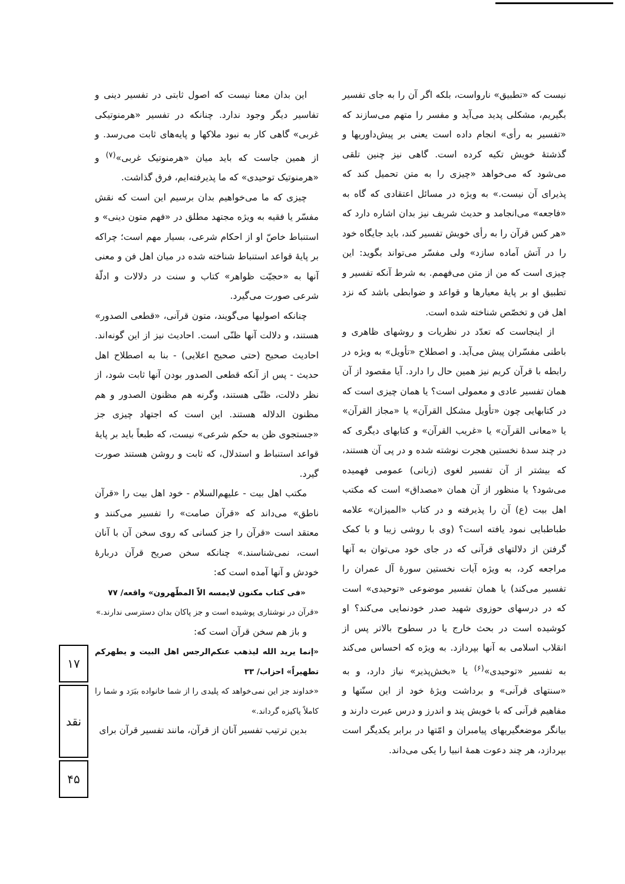نیست که «تطبیق» نارواست، بلکه اگر آن را به جای تفسیر بگیریم، مشکلی پدید می‌آید و مفسر را متهم می‌سازند که «تفسیر به رأی» انجام داده است یعنی بر پیش‌داوریها و گذشتهٔ خویش تکیه کرده است. گاهی نیز چنین تلقی می‌شود که می‌خواهد «چیزی را به متن تحمیل کند که پذیرای آن نیست.» به ویژه در مسائل اعتقادی که گاه به «فاجعه» می‌انجامد و حدیث شریف نیز بدان اشاره دارد که «هر کس قرآن را به رأی خویش تفسیر کند، باید جایگاه خود را در آتش آماده سازد» ولی مفسّر می‌تواند بگوید: این چیزی است که من از متن می‌فهمم. به شرط آنکه تفسیر و تطبیق او بر پایهٔ معیارها و قواعد و ضوابطی باشد که نزد اهل فن و تخصّص شناخته شده است.
از اینجاست که تعدّد در نظریات و روشهای ظاهری و باطنی مفسّران پیش می‌آید. و اصطلاح «تأویل» به ویژه در رابطه با قرآن کریم نیز همین حال را دارد. آیا مقصود از آن همان تفسیر عادی و معمولی است؟ یا همان چیزی است که در کتابهایی چون «تأویل مشکل القرآن» یا «مجاز القرآن» یا «معانی القرآن» یا «غریب القرآن» و کتابهای دیگری که در چند سدهٔ نخستین هجرت نوشته شده و در پی آن هستند، که بیشتر از آن تفسیر لغوی (زبانی) عمومی فهمیده می‌شود؟ یا منظور از آن همان «مصداق» است که مکتب اهل بیت (ع) آن را پذیرفته و در کتاب «المیزان» علامه طباطبایی نمود یافته است؟ (وی با روشی زیبا و با کمک گرفتن از دلالتهای قرآنی که در جای خود می‌توان به آنها مراجعه کرد، به ویژه آیات نخستین سورهٔ آل عمران را تفسیر می‌کند) یا همان تفسیر موضوعی «توحیدی» است که در درسهای حوزوی شهید صدر خودنمایی می‌کند؟ او کوشیده است در بحث خارج یا در سطوح بالاتر پس از انقلاب اسلامی به آنها بپردازد. به ویژه که احساس می‌کند به تفسیر «توحیدی»<sup>(۶)</sup> یا «بخش‌پذیر» نیاز دارد، و به «سنتهای قرآنی» و برداشت ویژهٔ خود از این سنّتها و مفاهیم قرآنی که با خویش پند و اندرز و درس عبرت دارند و بیانگر موضعگیریهای پیامبران و امّتها در برابر یکدیگر است بپردازد، هر چند دعوت همهٔ انبیا را یکی می‌داند.
این بدان معنا نیست که اصول ثابتی در تفسیر دینی و تفاسیر دیگر وجود ندارد. چنانکه در تفسیر «هرمنوتیکی غربی» گاهی کار به نبود ملاکها و پایه‌های ثابت می‌رسد. و از همین جاست که باید میان «هرمنوتیک غربی»<sup>(۷)</sup> و «هرمنوتیک توحیدی» که ما پذیرفته‌ایم، فرق گذاشت.
چیزی که ما می‌خواهیم بدان برسیم این است که نقش مفسّر یا فقیه به ویژه مجتهد مطلق در «فهم متون دینی» و استنباط خاصّ او از احکام شرعی، بسیار مهم است؛ چراکه بر پایهٔ قواعد استنباط شناخته شده در میان اهل فن و معنی آنها به «حجیّت ظواهر» کتاب و سنت در دلالات و ادلّهٔ شرعی صورت می‌گیرد.
چنانکه اصولیها می‌گویند، متون قرآنی، «قطعی الصدور» هستند، و دلالت آنها ظنّی است. احادیث نیز از این گونه‌اند. احادیث صحیح (حتی صحیح اعلایی) - بنا به اصطلاح اهل حدیث - پس از آنکه قطعی الصدور بودن آنها ثابت شود، از نظر دلالت، ظنّی هستند، وگرنه هم مظنون الصدور و هم مظنون الدلاله هستند. این است که اجتهاد چیزی جز «جستجوی ظن به حکم شرعی» نیست، که طبعاً باید بر پایهٔ قواعد استنباط و استدلال، که ثابت و روشن هستند صورت گیرد.
مکتب اهل بیت - علیهم‌السلام - خود اهل بیت را «قرآن ناطق» می‌داند که «قرآن صامت» را تفسیر می‌کنند و معتقد است «قرآن را جز کسانی که روی سخن آن با آنان است، نمی‌شناسند.» چنانکه سخن صریح قرآن دربارهٔ خودش و آنها آمده است که:
«فی کتاب مکنون لایمسه الاّ المطّهرون» واقعه/ ۷۷
«قرآن در نوشتاری پوشیده است و جز پاکان بدان دسترسی ندارند.»
و باز هم سخن قرآن است که:
«إنما یرید الله لیذهب عنکم‌الرجس اهل البیت و یطهرکم تطهیراً» احزاب/ ۳۳
«خداوند جز این نمی‌خواهد که پلیدی را از شما خانواده ببَرَد و شما را کاملاً پاکیزه گرداند.»
بدین ترتیب تفسیر آنان از قرآن، مانند تفسیر قرآن برای
۱۷
نقد
۴۵